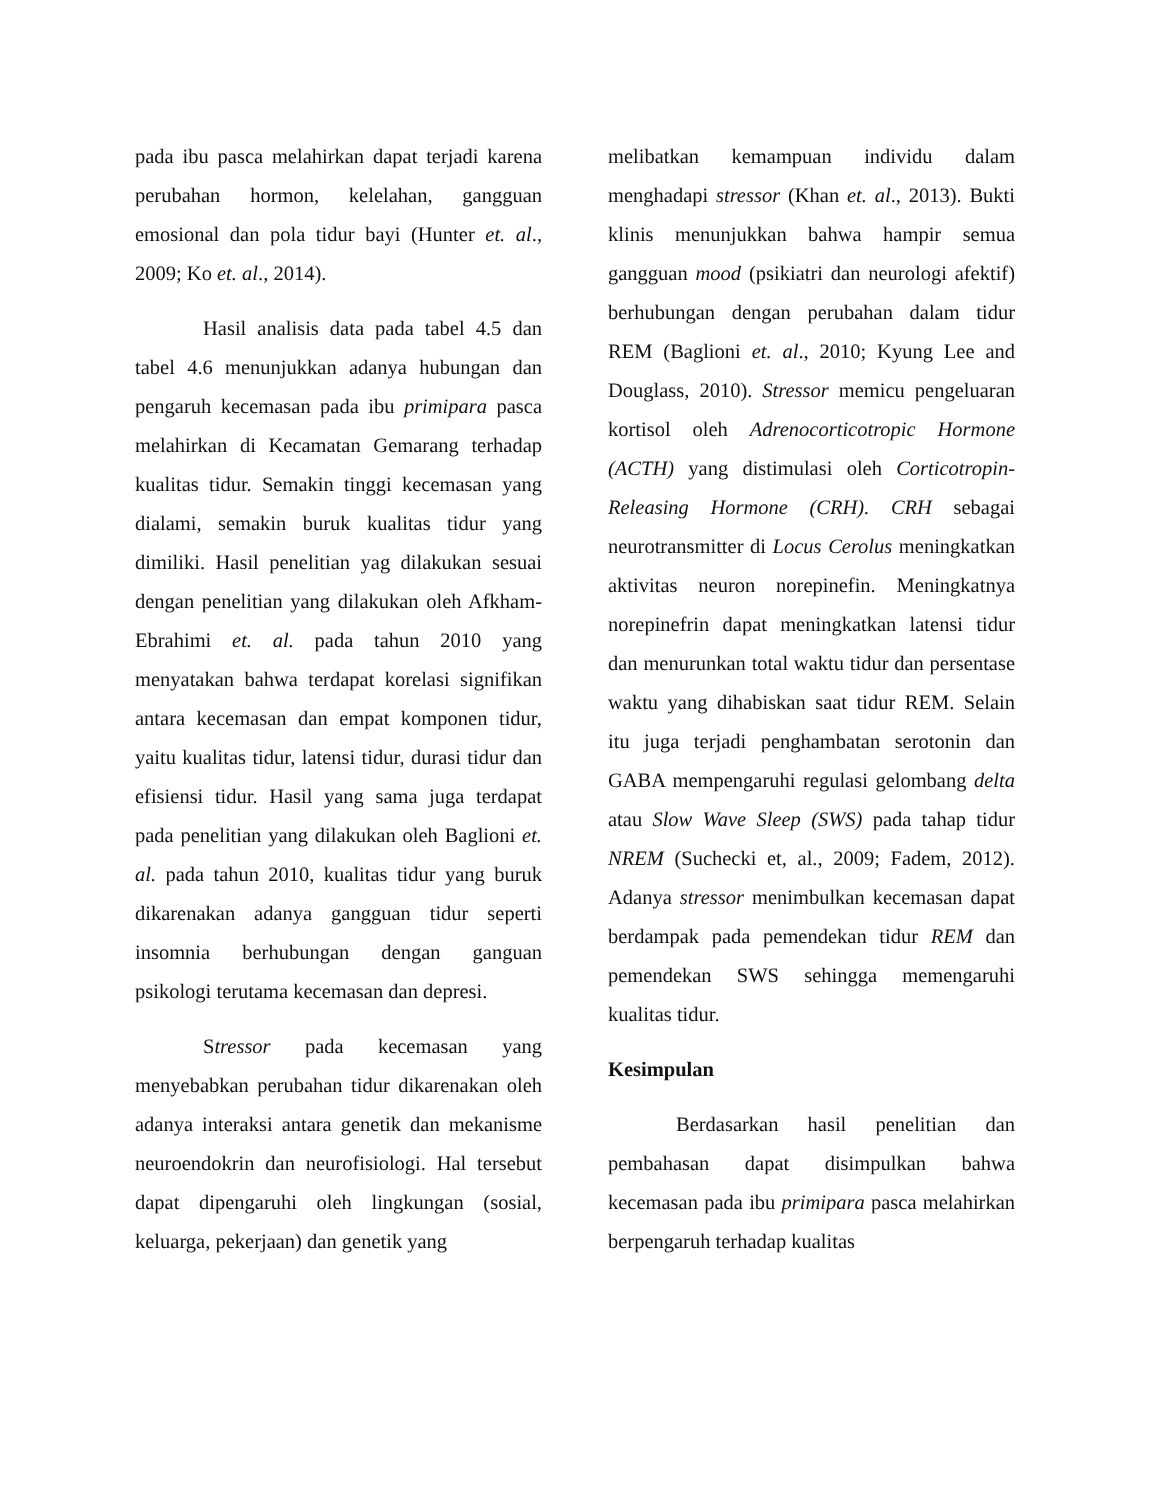pada ibu pasca melahirkan dapat terjadi karena perubahan hormon, kelelahan, gangguan emosional dan pola tidur bayi (Hunter et. al., 2009; Ko et. al., 2014).
Hasil analisis data pada tabel 4.5 dan tabel 4.6 menunjukkan adanya hubungan dan pengaruh kecemasan pada ibu primipara pasca melahirkan di Kecamatan Gemarang terhadap kualitas tidur. Semakin tinggi kecemasan yang dialami, semakin buruk kualitas tidur yang dimiliki. Hasil penelitian yag dilakukan sesuai dengan penelitian yang dilakukan oleh Afkham-Ebrahimi et. al. pada tahun 2010 yang menyatakan bahwa terdapat korelasi signifikan antara kecemasan dan empat komponen tidur, yaitu kualitas tidur, latensi tidur, durasi tidur dan efisiensi tidur. Hasil yang sama juga terdapat pada penelitian yang dilakukan oleh Baglioni et. al. pada tahun 2010, kualitas tidur yang buruk dikarenakan adanya gangguan tidur seperti insomnia berhubungan dengan ganguan psikologi terutama kecemasan dan depresi.
Stressor pada kecemasan yang menyebabkan perubahan tidur dikarenakan oleh adanya interaksi antara genetik dan mekanisme neuroendokrin dan neurofisiologi. Hal tersebut dapat dipengaruhi oleh lingkungan (sosial, keluarga, pekerjaan) dan genetik yang
melibatkan kemampuan individu dalam menghadapi stressor (Khan et. al., 2013). Bukti klinis menunjukkan bahwa hampir semua gangguan mood (psikiatri dan neurologi afektif) berhubungan dengan perubahan dalam tidur REM (Baglioni et. al., 2010; Kyung Lee and Douglass, 2010). Stressor memicu pengeluaran kortisol oleh Adrenocorticotropic Hormone (ACTH) yang distimulasi oleh Corticotropin-Releasing Hormone (CRH). CRH sebagai neurotransmitter di Locus Cerolus meningkatkan aktivitas neuron norepinefin. Meningkatnya norepinefrin dapat meningkatkan latensi tidur dan menurunkan total waktu tidur dan persentase waktu yang dihabiskan saat tidur REM. Selain itu juga terjadi penghambatan serotonin dan GABA mempengaruhi regulasi gelombang delta atau Slow Wave Sleep (SWS) pada tahap tidur NREM (Suchecki et, al., 2009; Fadem, 2012). Adanya stressor menimbulkan kecemasan dapat berdampak pada pemendekan tidur REM dan pemendekan SWS sehingga memengaruhi kualitas tidur.
Kesimpulan
Berdasarkan hasil penelitian dan pembahasan dapat disimpulkan bahwa kecemasan pada ibu primipara pasca melahirkan berpengaruh terhadap kualitas